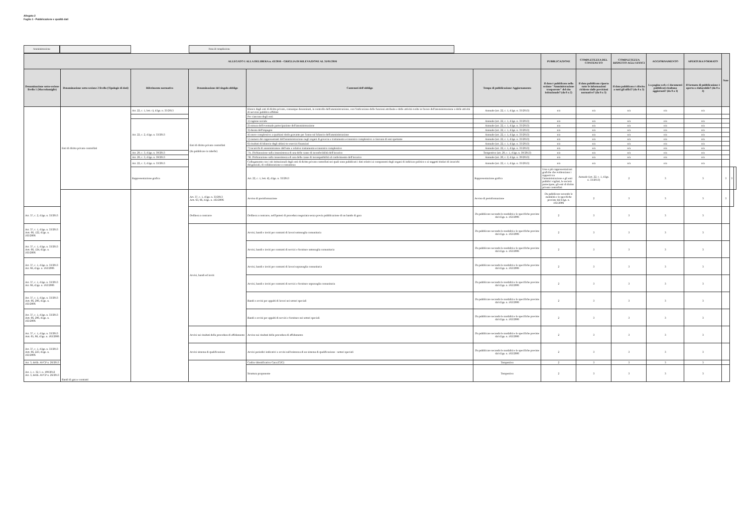Allegato 2
Foglio 1 - Pubblicazione e qualità dati
Amministrazione Data di compilazione
| ALLEGATO 1 ALLA DELIBERA n. 43/2016 - GRIGLIA DI RILEVAZIONE AL 31/01/2016 | | | | | | PUBBLICAZIONE | COMPLETEZZA DEL CONTENUTO | COMPLETEZZA RISPETTO AGLI UFFICI | AGGIORNAMENTO | APERTURA FORMATO | Note | | |
| --- | --- | --- | --- | --- | --- | --- | --- | --- | --- | --- | --- | --- | --- |
| Denominazione sotto-sezione livello 1 (Macrofamiglie) | Denominazione sotto-sezione 2 livello (Tipologie di dati) | Riferimento normativo | Denominazione del singolo obbligo | Contenuti dell'obbligo | Tempo di pubblicazione/ Aggiornamento | Il dato è pubblicato nella sezione "Amministrazione trasparente" del sito istituzionale? (da 0 a 2) | Il dato pubblicato riporta tutte le informazioni richieste dalle previsioni normative? (da 0 a 3) | Il dato pubblicato è riferito a tutti gli uffici? (da 0 a 3) | La pagina web e i documenti pubblicati risultano aggiornati? (da 0 a 3) | Il formato di pubblicazione è aperto o elaborabile? (da 0 a 3) | | | |
| | Enti di diritto privato controllati | Art. 22, c. 1, lett. c), d.lgs. n. 33/2013 | Enti di diritto privato controllati (da pubblicare in tabelle) | Elenco degli enti di diritto privato, comunque denominati, in controllo dell'amministrazione, con l'indicazione delle funzioni attribuite e delle attività svolte in favore dell'amministrazione o delle attività di servizio pubblico affidate | Annuale (art. 22, c. 1, d.lgs. n. 33/2013) | n/a | n/a | n/a | n/a | n/a | | | |
| | | | | Per ciascuno degli enti: | | | | | | | | | |
| | | Art. 22, c. 2, d.lgs. n. 33/2013 | | 1) ragione sociale | Annuale (art. 22, c. 1, d.lgs. n. 33/2013) | n/a | n/a | n/a | n/a | n/a | | | |
| | | | | 2) misura dell'eventuale partecipazione dell'amministrazione | Annuale (art. 22, c. 1, d.lgs. n. 33/2013) | n/a | n/a | n/a | n/a | n/a | | | |
| | | | | 3) durata dell'impegno | Annuale (art. 22, c. 1, d.lgs. n. 33/2013) | n/a | n/a | n/a | n/a | n/a | | | |
| | | | | 4) onere complessivo a qualsiasi titolo gravante per l'anno sul bilancio dell'amministrazione | Annuale (art. 22, c. 1, d.lgs. n. 33/2013) | n/a | n/a | n/a | n/a | n/a | | | |
| | | | | 5) numero dei rappresentanti dell'amministrazione negli organi di governo e trattamento economico complessivo a ciascuno di essi spettante | Annuale (art. 22, c. 1, d.lgs. n. 33/2013) | n/a | n/a | n/a | n/a | n/a | | | |
| | | | | 6) risultati di bilancio degli ultimi tre esercizi finanziari | Annuale (art. 22, c. 1, d.lgs. n. 33/2013) | n/a | n/a | n/a | n/a | n/a | | | |
| | | | | 7) incarichi di amministratore dell'ente e relativo trattamento economico complessivo | Annuale (art. 22, c. 1, d.lgs. n. 33/2013) | n/a | n/a | n/a | n/a | n/a | | | |
| | | Art. 20, c. 3, d.lgs. n. 39/2013 | | 7A. Dichiarazione sulla insussistenza di una delle cause di inconferibilità dell'incarico | Tempestivo (art. 20, c. 1, d.lgs. n. 39/2013) | n/a | n/a | n/a | n/a | n/a | | | |
| | | Art. 20, c. 3, d.lgs. n. 39/2013 | | 7B. Dichiarazione sulla insussistenza di una delle cause di incompatibilità al conferimento dell'incarico | Annuale (art. 20, c. 2, d.lgs. n. 39/2013) | n/a | n/a | n/a | n/a | n/a | | | |
| | | Art. 22, c. 3, d.lgs. n. 33/2013 | | Collegamento con i siti istituzionali degli enti di diritto privato controllati nei quali sono pubblicati i dati relativi ai componenti degli organi di indirizzo politico e ai soggetti titolari di incarichi dirigenziali, di collaborazione o consulenza | Annuale (art. 22, c. 1, d.lgs. n. 33/2013) | n/a | n/a | n/a | n/a | n/a | | | |
| | | Rappresentazione grafica | | Art. 22, c. 1, lett. d), d.lgs. n. 33/2013 | Rappresentazione grafica | Una o più rappresentazioni grafiche che evidenziano i rapporti tra l'amministrazione e gli enti pubblici vigilati, le società partecipate, gli enti di diritto privato controllati | Annuale (art. 22, c. 1, d.lgs. n. 33/2013) | 2 | 3 | 3 | 3 | 3 | |
| | Bandi di gara e contratti | | Art. 37, c. 1, d.lgs. n. 33/2013 Artt. 63, 66, d.lgs. n. 163/2006 | Avviso di preinformazione | Avviso di preinformazione | Da pubblicare secondo le modalità e le specifiche previste dal d.lgs. n. 163/2006 | 2 | 3 | 3 | 3 | 3 | | |
| Art. 37, c. 2, d.lgs. n. 33/2013 | | | Delibera a contrarre | Delibera a contrarre, nell'ipotesi di procedura negoziata senza previa pubblicazione di un bando di gara | Da pubblicare secondo le modalità e le specifiche previste dal d.lgs. n. 163/2006 | 2 | 3 | 3 | 3 | 3 | | | |
| Art. 37, c. 1, d.lgs. n. 33/2013 Artt. 66, 122, d.lgs. n. 163/2006 | | | Avvisi, bandi ed inviti | Avvisi, bandi e inviti per contratti di lavori sottosoglia comunitaria | Da pubblicare secondo le modalità e le specifiche previste dal d.lgs. n. 163/2006 | 2 | 3 | 3 | 3 | 3 | | | |
| Art. 37, c. 1, d.lgs. n. 33/2013 Artt. 66, 124, d.lgs. n. 163/2006 | | | | Avvisi, bandi e inviti per contratti di servizi e forniture sottosoglia comunitaria | Da pubblicare secondo le modalità e le specifiche previste dal d.lgs. n. 163/2006 | 2 | 3 | 3 | 3 | 3 | | | |
| Art. 37, c. 1, d.lgs. n. 33/2013 Art. 66, d.lgs. n. 163/2006 | | | | Avvisi, bandi e inviti per contratti di lavori soprasoglia comunitaria | Da pubblicare secondo le modalità e le specifiche previste dal d.lgs. n. 163/2006 | 2 | 3 | 3 | 3 | 3 | | | |
| Art. 37, c. 1, d.lgs. n. 33/2013 Art. 66, d.lgs. n. 163/2006 | | | | Avvisi, bandi e inviti per contratti di servizi e forniture soprasoglia comunitaria | Da pubblicare secondo le modalità e le specifiche previste dal d.lgs. n. 163/2006 | 2 | 3 | 3 | 3 | 3 | | | |
| Art. 37, c. 1, d.lgs. n. 33/2013 Artt. 66, 206, d.lgs. n. 163/2006 | | | | Bandi e avvisi per appalti di lavori nei settori speciali | Da pubblicare secondo le modalità e le specifiche previste dal d.lgs. n. 163/2006 | 2 | 3 | 3 | 3 | 3 | | | |
| Art. 37, c. 1, d.lgs. n. 33/2013 Artt. 66, 206, d.lgs. n. 163/2006 | | | | Bandi e avvisi per appalti di servizi e forniture nei settori speciali | Da pubblicare secondo le modalità e le specifiche previste dal d.lgs. n. 163/2006 | 2 | 3 | 3 | 3 | 3 | | | |
| Art. 37, c. 1, d.lgs. n. 33/2013 Artt. 65, 66, d.lgs. n. 163/2006 | | | Avvisi sui risultati della procedura di affidamento | Avviso sui risultati della procedura di affidamento | Da pubblicare secondo le modalità e le specifiche previste dal d.lgs. n. 163/2006 | 2 | 3 | 3 | 3 | 3 | | | |
| Art. 37, c. 1, d.lgs. n. 33/2013 Artt. 66, 223, d.lgs. n. 163/2006 | | | Avvisi sistema di qualificazione | Avvisi periodici indicativi e avvisi sull'esistenza di un sistema di qualificazione - settori speciali | Da pubblicare secondo le modalità e le specifiche previste dal d.lgs. n. 163/2006 | 2 | 3 | 3 | 3 | 3 | | | |
| Art. 3, delib. AVCP n. 26/2013 | | | | Codice Identificativo Gara (CIG) | Tempestivo | 2 | 3 | 3 | 3 | 3 | | | |
| Art. 1, c. 32, l. n. 190/2012 Art. 3, delib. AVCP n. 26/2013 | | | | Struttura proponente | Tempestivo | 2 | 3 | 3 | 3 | 3 | | | |